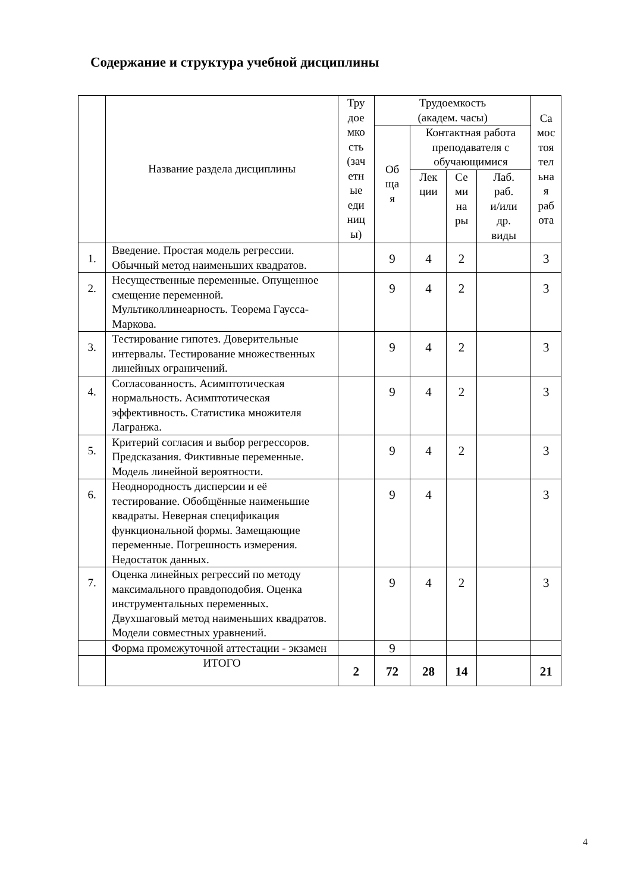Содержание и структура учебной дисциплины
| | Название раздела дисциплины | Тру дое мко сть (зач етн ые еди ниц ы) | Трудоемкость (академ. часы) | | | | Са мос тоя тел ьна я раб ота |
| --- | --- | --- | --- | --- | --- | --- | --- |
| | | | Об ща я | Контактная работа преподавателя с обучающимися | | | |
| | | | | Лек ции | Се ми на ры | Лаб. раб. и/или др. виды | |
| 1. | Введение. Простая модель регрессии. Обычный метод наименьших квадратов. | | 9 | 4 | 2 | | 3 |
| 2. | Несущественные переменные. Опущенное смещение переменной. Мультиколлинеарность. Теорема Гаусса-Маркова. | | 9 | 4 | 2 | | 3 |
| 3. | Тестирование гипотез. Доверительные интервалы. Тестирование множественных линейных ограничений. | | 9 | 4 | 2 | | 3 |
| 4. | Согласованность. Асимптотическая нормальность. Асимптотическая эффективность. Статистика множителя Лагранжа. | | 9 | 4 | 2 | | 3 |
| 5. | Критерий согласия и выбор регрессоров. Предсказания. Фиктивные переменные. Модель линейной вероятности. | | 9 | 4 | 2 | | 3 |
| 6. | Неоднородность дисперсии и её тестирование. Обобщённые наименьшие квадраты. Неверная спецификация функциональной формы. Замещающие переменные. Погрешность измерения. Недостаток данных. | | 9 | 4 | | | 3 |
| 7. | Оценка линейных регрессий по методу максимального правдоподобия. Оценка инструментальных переменных. Двухшаговый метод наименьших квадратов. Модели совместных уравнений. | | 9 | 4 | 2 | | 3 |
| | Форма промежуточной аттестации - экзамен | | 9 | | | | |
| | ИТОГО | 2 | 72 | 28 | 14 | | 21 |
4